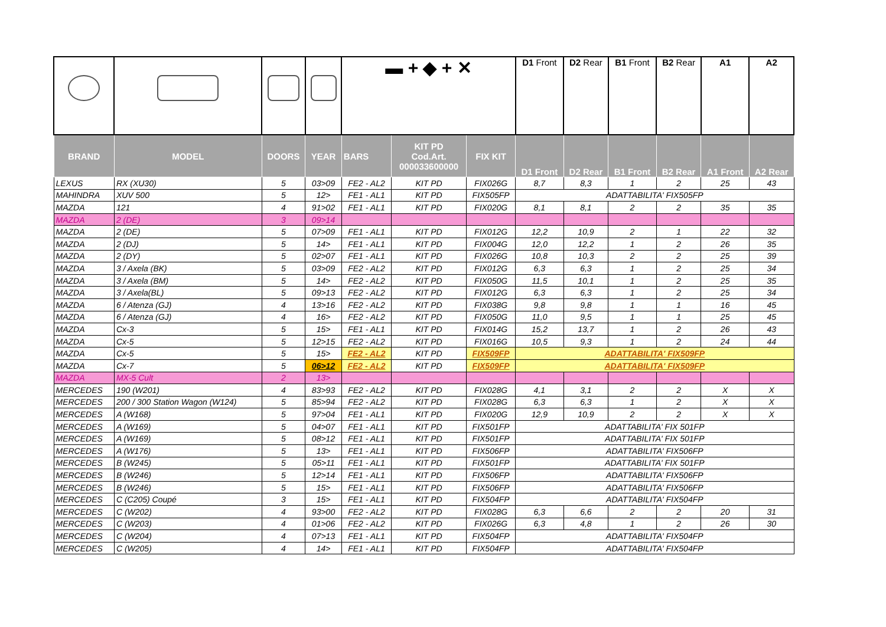| | | | | ▬ + ◆ + ✕ | | | D1 Front | D2 Rear | B1 Front | B2 Rear | A1 | A2 |
| BRAND | MODEL | DOORS | YEAR | BARS | KIT PD Cod.Art. 000033600000 | FIX KIT | D1 Front | D2 Rear | B1 Front | B2 Rear | A1 Front | A2 Rear |
| LEXUS | RX (XU30) | 5 | 03>09 | FE2 - AL2 | KIT PD | FIX026G | 8,7 | 8,3 | 1 | 2 | 25 | 43 |
| MAHINDRA | XUV 500 | 5 | 12> | FE1 - AL1 | KIT PD | FIX505FP | ADATTABILITA' FIX505FP | | | | | |
| MAZDA | 121 | 4 | 91>02 | FE1 - AL1 | KIT PD | FIX020G | 8,1 | 8,1 | 2 | 2 | 35 | 35 |
| MAZDA | 2 (DE) | 3 | 09>14 | | | | | | | | | |
| MAZDA | 2 (DE) | 5 | 07>09 | FE1 - AL1 | KIT PD | FIX012G | 12,2 | 10,9 | 2 | 1 | 22 | 32 |
| MAZDA | 2 (DJ) | 5 | 14> | FE1 - AL1 | KIT PD | FIX004G | 12,0 | 12,2 | 1 | 2 | 26 | 35 |
| MAZDA | 2 (DY) | 5 | 02>07 | FE1 - AL1 | KIT PD | FIX026G | 10,8 | 10,3 | 2 | 2 | 25 | 39 |
| MAZDA | 3 / Axela (BK) | 5 | 03>09 | FE2 - AL2 | KIT PD | FIX012G | 6,3 | 6,3 | 1 | 2 | 25 | 34 |
| MAZDA | 3 / Axela (BM) | 5 | 14> | FE2 - AL2 | KIT PD | FIX050G | 11,5 | 10,1 | 1 | 2 | 25 | 35 |
| MAZDA | 3 / Axela(BL) | 5 | 09>13 | FE2 - AL2 | KIT PD | FIX012G | 6,3 | 6,3 | 1 | 2 | 25 | 34 |
| MAZDA | 6 / Atenza (GJ) | 4 | 13>16 | FE2 - AL2 | KIT PD | FIX038G | 9,8 | 9,8 | 1 | 1 | 16 | 45 |
| MAZDA | 6 / Atenza (GJ) | 4 | 16> | FE2 - AL2 | KIT PD | FIX050G | 11,0 | 9,5 | 1 | 1 | 25 | 45 |
| MAZDA | Cx-3 | 5 | 15> | FE1 - AL1 | KIT PD | FIX014G | 15,2 | 13,7 | 1 | 2 | 26 | 43 |
| MAZDA | Cx-5 | 5 | 12>15 | FE2 - AL2 | KIT PD | FIX016G | 10,5 | 9,3 | 1 | 2 | 24 | 44 |
| MAZDA | Cx-5 | 5 | 15> | FE2 - AL2 | KIT PD | FIX509FP | ADATTABILITA' FIX509FP | | | | | |
| MAZDA | Cx-7 | 5 | 06>12 | FE2 - AL2 | KIT PD | FIX509FP | ADATTABILITA' FIX509FP | | | | | |
| MAZDA | MX-5 Cult | 2 | 13> | | | | | | | | | |
| MERCEDES | 190 (W201) | 4 | 83>93 | FE2 - AL2 | KIT PD | FIX028G | 4,1 | 3,1 | 2 | 2 | X | X |
| MERCEDES | 200 / 300 Station Wagon (W124) | 5 | 85>94 | FE2 - AL2 | KIT PD | FIX028G | 6,3 | 6,3 | 1 | 2 | X | X |
| MERCEDES | A (W168) | 5 | 97>04 | FE1 - AL1 | KIT PD | FIX020G | 12,9 | 10,9 | 2 | 2 | X | X |
| MERCEDES | A (W169) | 5 | 04>07 | FE1 - AL1 | KIT PD | FIX501FP | ADATTABILITA' FIX 501FP | | | | | |
| MERCEDES | A (W169) | 5 | 08>12 | FE1 - AL1 | KIT PD | FIX501FP | ADATTABILITA' FIX 501FP | | | | | |
| MERCEDES | A (W176) | 5 | 13> | FE1 - AL1 | KIT PD | FIX506FP | ADATTABILITA' FIX506FP | | | | | |
| MERCEDES | B (W245) | 5 | 05>11 | FE1 - AL1 | KIT PD | FIX501FP | ADATTABILITA' FIX 501FP | | | | | |
| MERCEDES | B (W246) | 5 | 12>14 | FE1 - AL1 | KIT PD | FIX506FP | ADATTABILITA' FIX506FP | | | | | |
| MERCEDES | B (W246) | 5 | 15> | FE1 - AL1 | KIT PD | FIX506FP | ADATTABILITA' FIX506FP | | | | | |
| MERCEDES | C (C205) Coupé | 3 | 15> | FE1 - AL1 | KIT PD | FIX504FP | ADATTABILITA' FIX504FP | | | | | |
| MERCEDES | C (W202) | 4 | 93>00 | FE2 - AL2 | KIT PD | FIX028G | 6,3 | 6,6 | 2 | 2 | 20 | 31 |
| MERCEDES | C (W203) | 4 | 01>06 | FE2 - AL2 | KIT PD | FIX026G | 6,3 | 4,8 | 1 | 2 | 26 | 30 |
| MERCEDES | C (W204) | 4 | 07>13 | FE1 - AL1 | KIT PD | FIX504FP | ADATTABILITA' FIX504FP | | | | | |
| MERCEDES | C (W205) | 4 | 14> | FE1 - AL1 | KIT PD | FIX504FP | ADATTABILITA' FIX504FP | | | | | |